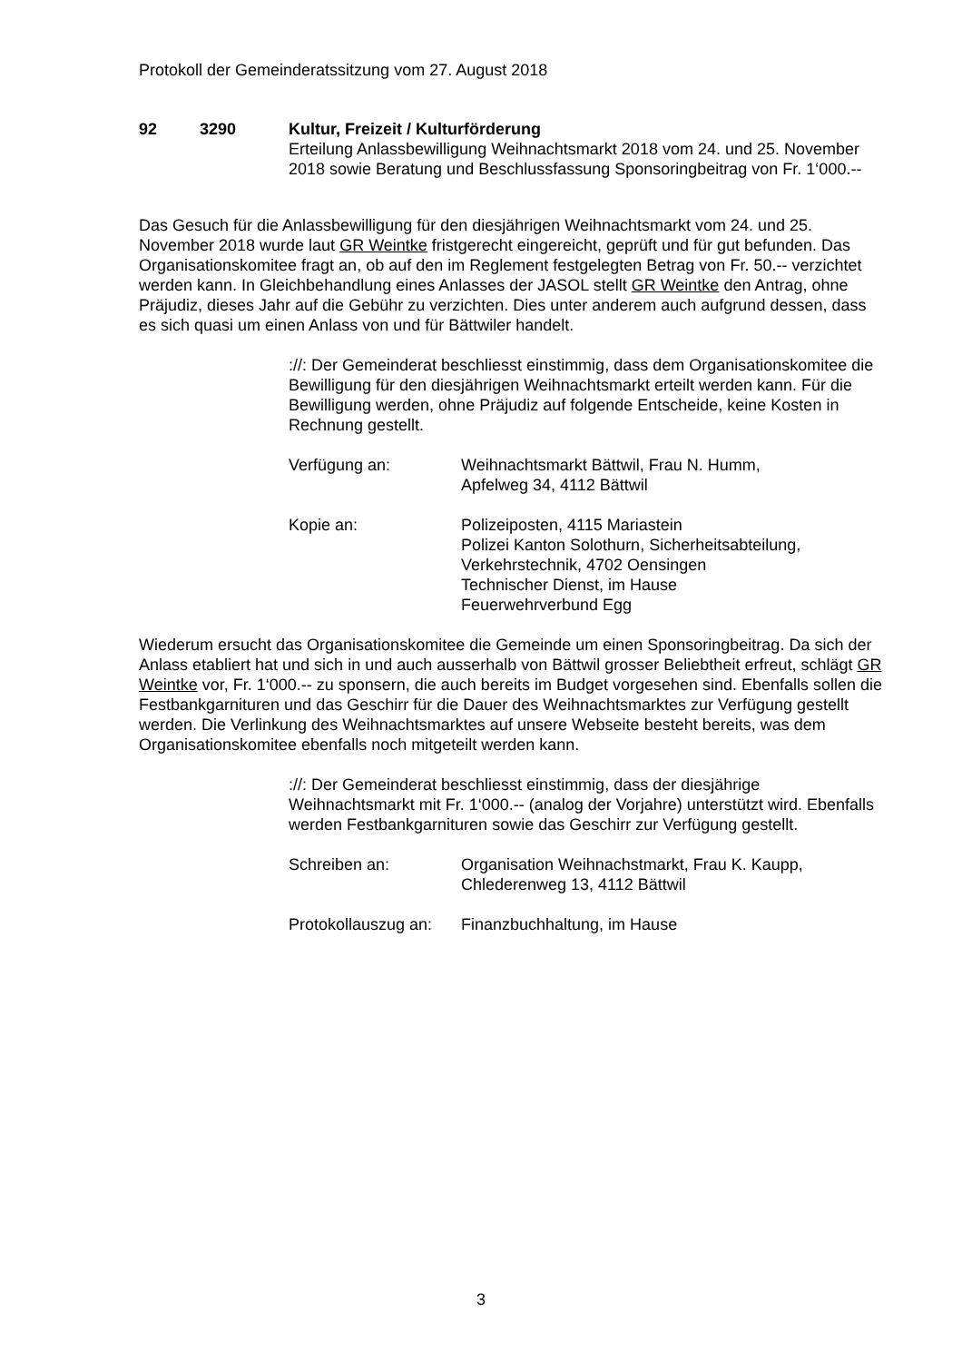Protokoll der Gemeinderatssitzung vom 27. August 2018
92 3290 Kultur, Freizeit / Kulturförderung
Erteilung Anlassbewilligung Weihnachtsmarkt 2018 vom 24. und 25. November 2018 sowie Beratung und Beschlussfassung Sponsoringbeitrag von Fr. 1‘000.--
Das Gesuch für die Anlassbewilligung für den diesjährigen Weihnachtsmarkt vom 24. und 25. November 2018 wurde laut GR Weintke fristgerecht eingereicht, geprüft und für gut befunden. Das Organisationskomitee fragt an, ob auf den im Reglement festgelegten Betrag von Fr. 50.-- verzichtet werden kann. In Gleichbehandlung eines Anlasses der JASOL stellt GR Weintke den Antrag, ohne Präjudiz, dieses Jahr auf die Gebühr zu verzichten. Dies unter anderem auch aufgrund dessen, dass es sich quasi um einen Anlass von und für Bättwiler handelt.
://: Der Gemeinderat beschliesst einstimmig, dass dem Organisationskomitee die Bewilligung für den diesjährigen Weihnachtsmarkt erteilt werden kann. Für die Bewilligung werden, ohne Präjudiz auf folgende Entscheide, keine Kosten in Rechnung gestellt.
Verfügung an: Weihnachtsmarkt Bättwil, Frau N. Humm,
Apfelweg 34, 4112 Bättwil
Kopie an: Polizeiposten, 4115 Mariastein
Polizei Kanton Solothurn, Sicherheitsabteilung,
Verkehrstechnik, 4702 Oensingen
Technischer Dienst, im Hause
Feuerwehrverbund Egg
Wiederum ersucht das Organisationskomitee die Gemeinde um einen Sponsoringbeitrag. Da sich der Anlass etabliert hat und sich in und auch ausserhalb von Bättwil grosser Beliebtheit erfreut, schlägt GR Weintke vor, Fr. 1‘000.-- zu sponsern, die auch bereits im Budget vorgesehen sind. Ebenfalls sollen die Festbankgarnituren und das Geschirr für die Dauer des Weihnachtsmarktes zur Verfügung gestellt werden. Die Verlinkung des Weihnachtsmarktes auf unsere Webseite besteht bereits, was dem Organisationskomitee ebenfalls noch mitgeteilt werden kann.
://: Der Gemeinderat beschliesst einstimmig, dass der diesjährige Weihnachtsmarkt mit Fr. 1‘000.-- (analog der Vorjahre) unterstützt wird. Ebenfalls werden Festbankgarnituren sowie das Geschirr zur Verfügung gestellt.
Schreiben an: Organisation Weihnachstmarkt, Frau K. Kaupp,
Chlederenweg 13, 4112 Bättwil
Protokollauszug an:
Finanzbuchhaltung, im Hause
3